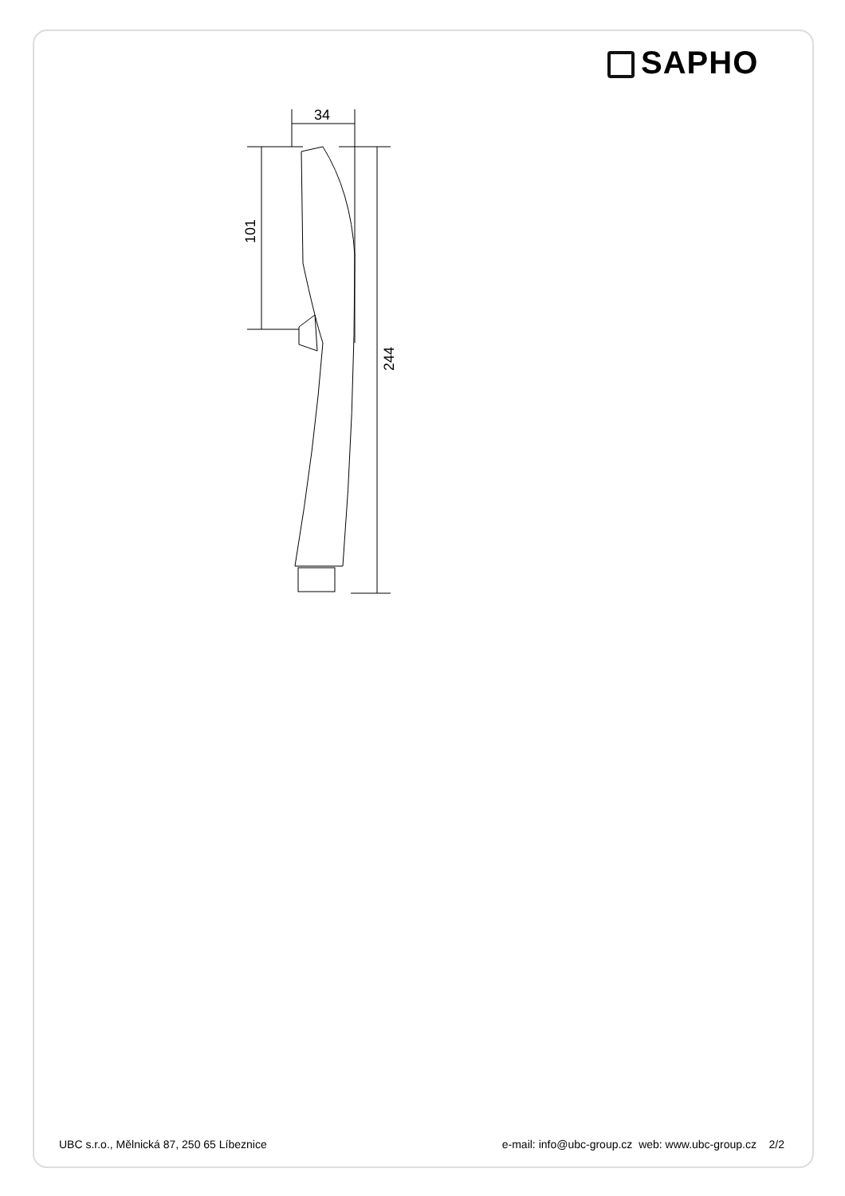SAPHO
34
101
244
UBC s.r.o., Mělnická 87, 250 65 Líbeznice
e-mail: info@ubc-group.cz web: www.ubc-group.cz 2/2